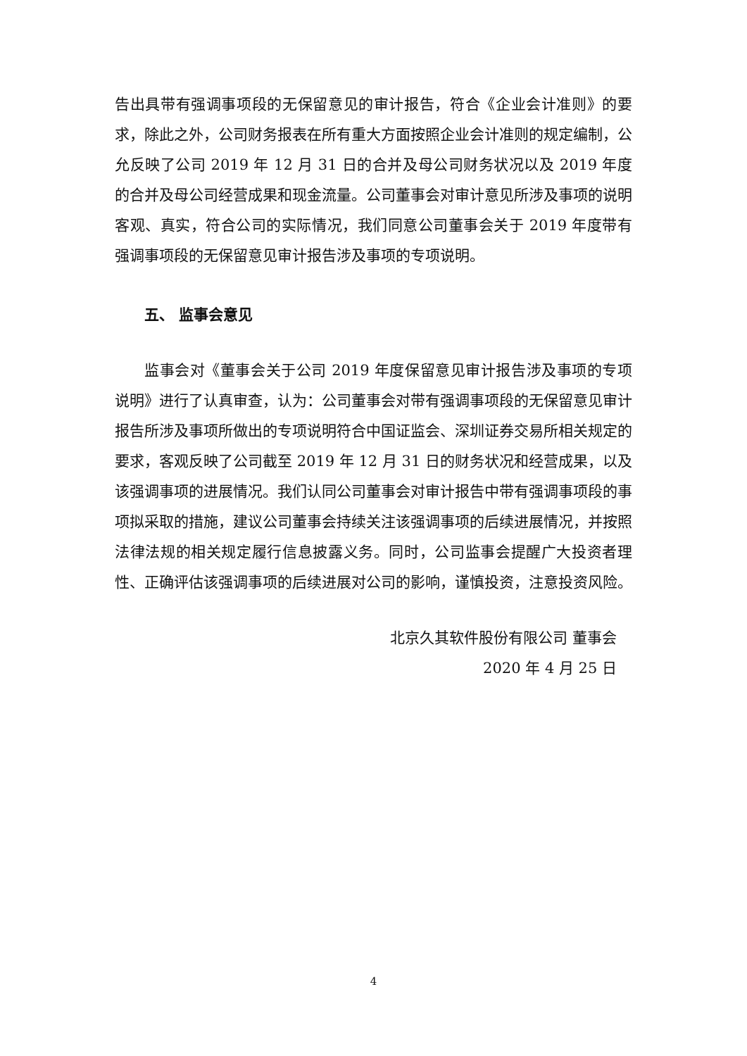告出具带有强调事项段的无保留意见的审计报告，符合《企业会计准则》的要求，除此之外，公司财务报表在所有重大方面按照企业会计准则的规定编制，公允反映了公司 2019 年 12 月 31 日的合并及母公司财务状况以及 2019 年度的合并及母公司经营成果和现金流量。公司董事会对审计意见所涉及事项的说明客观、真实，符合公司的实际情况，我们同意公司董事会关于 2019 年度带有强调事项段的无保留意见审计报告涉及事项的专项说明。
五、 监事会意见
监事会对《董事会关于公司 2019 年度保留意见审计报告涉及事项的专项说明》进行了认真审查，认为：公司董事会对带有强调事项段的无保留意见审计报告所涉及事项所做出的专项说明符合中国证监会、深圳证券交易所相关规定的要求，客观反映了公司截至 2019 年 12 月 31 日的财务状况和经营成果，以及该强调事项的进展情况。我们认同公司董事会对审计报告中带有强调事项段的事项拟采取的措施，建议公司董事会持续关注该强调事项的后续进展情况，并按照法律法规的相关规定履行信息披露义务。同时，公司监事会提醒广大投资者理性、正确评估该强调事项的后续进展对公司的影响，谨慎投资，注意投资风险。
北京久其软件股份有限公司 董事会
2020 年 4 月 25 日
4